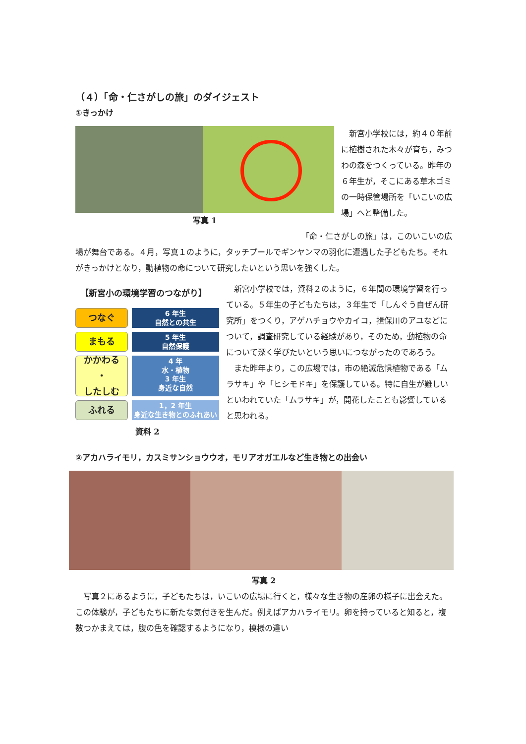（４）「命・仁さがしの旅」のダイジェスト
①きっかけ
写真 1 　新宮小学校には，約４０年前に植樹された木々が育ち，みつわの森をつくっている。昨年の６年生が，そこにある草木ゴミの一時保管場所を「いこいの広場」へと整備した。
　　　　　　　　　　　　　　　　　　　　　　　　　　　　　「命・仁さがしの旅」は，このいこいの広場が舞台である。４月，写真１のように，タッチプールでギンヤンマの羽化に遭遇した子どもたち。それがきっかけとなり，動植物の命について研究したいという思いを強くした。
【新宮小の環境学習のつながり】
つなぐ
6 年生
自然との共生
まもる
5 年生
自然保護
かかわる
・
したしむ
4 年
水・植物
3 年生
身近な自然
ふれる
1，2 年生
身近な生き物とのふれあい
資料 2
　新宮小学校では，資料２のように，６年間の環境学習を行っている。５年生の子どもたちは，３年生で「しんぐう自ぜん研究所」をつくり，アゲハチョウやカイコ，揖保川のアユなどについて，調査研究している経験があり，そのため，動植物の命について深く学びたいという思いにつながったのであろう。
　また昨年より，この広場では，市の絶滅危惧植物である「ムラサキ」や「ヒシモドキ」を保護している。特に自生が難しいといわれていた「ムラサキ」が，開花したことも影響していると思われる。
②アカハライモリ，カスミサンショウウオ，モリアオガエルなど生き物との出会い
写真 2
　写真２にあるように，子どもたちは，いこいの広場に行くと，様々な生き物の産卵の様子に出会えた。この体験が，子どもたちに新たな気付きを生んだ。例えばアカハライモリ。卵を持っていると知ると，複数つかまえては，腹の色を確認するようになり，模様の違い